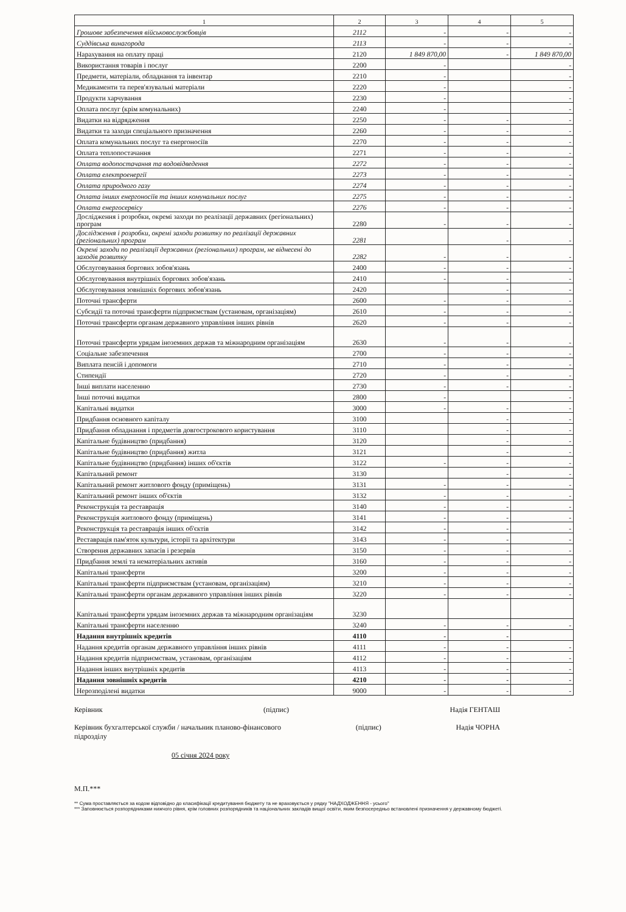| 1 | 2 | 3 | 4 | 5 |
| --- | --- | --- | --- | --- |
| Грошове забезпечення військовослужбовців | 2112 | - | - | - |
| Суддівська винагорода | 2113 | - | - | - |
| Нарахування на оплату праці | 2120 | 1 849 870,00 | - | 1 849 870,00 |
| Використання товарів і послуг | 2200 | - | | - |
| Предмети, матеріали, обладнання та інвентар | 2210 | - | | - |
| Медикаменти та перев'язувальні матеріали | 2220 | - | | - |
| Продукти харчування | 2230 | - | | - |
| Оплата послуг (крім комунальних) | 2240 | - | | - |
| Видатки на відрядження | 2250 | - | - | - |
| Видатки та заходи спеціального призначення | 2260 | - | - | - |
| Оплата комунальних послуг та енергоносіїв | 2270 | - | - | - |
| Оплата теплопостачання | 2271 | - | - | - |
| Оплата водопостачання та водовідведення | 2272 | - | - | - |
| Оплата електроенергії | 2273 | - | - | - |
| Оплата природного газу | 2274 | - | - | - |
| Оплата інших енергоносіїв та інших комунальних послуг | 2275 | - | - | - |
| Оплата енергосервісу | 2276 | - | - | - |
| Дослідження і розробки, окремі заходи по реалізації державних (регіональних) програм | 2280 | - | - | - |
| Дослідження і розробки, окремі заходи розвитку по реалізації державних (регіональних) програм | 2281 | | - | - |
| Окремі заходи по реалізації державних (регіональних) програм, не віднесені до заходів розвитку | 2282 | - | - | - |
| Обслуговування боргових зобов'язань | 2400 | - | - | - |
| Обслуговування внутрішніх боргових зобов'язань | 2410 | - | - | - |
| Обслуговування зовнішніх боргових зобов'язань | 2420 | | - | - |
| Поточні трансферти | 2600 | - | - | - |
| Субсидії та поточні трансферти підприємствам (установам, організаціям) | 2610 | - | - | - |
| Поточні трансферти органам державного управління інших рівнів | 2620 | - | - | - |
| Поточні трансферти урядам іноземних держав та міжнародним організаціям | 2630 | - | - | - |
| Соціальне забезпечення | 2700 | - | - | - |
| Виплата пенсій і допомоги | 2710 | - | - | - |
| Стипендії | 2720 | - | - | - |
| Інші виплати населенню | 2730 | - | - | - |
| Інші поточні видатки | 2800 | - | | - |
| Капітальні видатки | 3000 | - | - | - |
| Придбання основного капіталу | 3100 | | - | - |
| Придбання обладнання і предметів довгострокового користування | 3110 | | - | - |
| Капітальне будівництво (придбання) | 3120 | | - | - |
| Капітальне будівництво (придбання) житла | 3121 | | - | - |
| Капітальне будівництво (придбання) інших об'єктів | 3122 | - | - | - |
| Капітальний ремонт | 3130 | | - | - |
| Капітальний ремонт житлового фонду (приміщень) | 3131 | - | - | - |
| Капітальний ремонт інших об'єктів | 3132 | - | - | - |
| Реконструкція та реставрація | 3140 | - | - | - |
| Реконструкція житлового фонду (приміщень) | 3141 | - | - | - |
| Реконструкція та реставрація інших об'єктів | 3142 | - | - | - |
| Реставрація пам'яток культури, історії та архітектури | 3143 | - | - | - |
| Створення державних запасів і резервів | 3150 | - | - | - |
| Придбання землі та нематеріальних активів | 3160 | - | - | - |
| Капітальні трансферти | 3200 | - | - | - |
| Капітальні трансферти підприємствам (установам, організаціям) | 3210 | - | - | - |
| Капітальні трансферти органам державного управління інших рівнів | 3220 | - | - | - |
| Капітальні трансферти урядам іноземних держав та міжнародним організаціям | 3230 | | | |
| Капітальні трансферти населенню | 3240 | - | - | - |
| Надання внутрішніх кредитів | 4110 | - | - | |
| Надання кредитів органам державного управління інших рівнів | 4111 | - | - | - |
| Надання кредитів підприємствам, установам, організаціям | 4112 | - | - | - |
| Надання інших внутрішніх кредитів | 4113 | - | - | - |
| Надання зовнішніх кредитів | 4210 | - | - | - |
| Нерозподілені видатки | 9000 | - | - | - |
Керівник (підпис) Надія ГЕНТАШ
Керівник бухгалтерської служби / начальник планово-фінансового
підрозділу (підпис) Надія ЧОРНА
05 січня 2024 року
М.П.***
** Сума проставляється за кодом відповідно до класифікації кредитування бюджету та не враховується у рядку "НАДХОДЖЕННЯ - усього"
*** Заповнюється розпорядниками нижчого рівня, крім головних розпорядників та національних закладів вищої освіти, яким безпосередньо встановлені призначення у державному бюджеті.